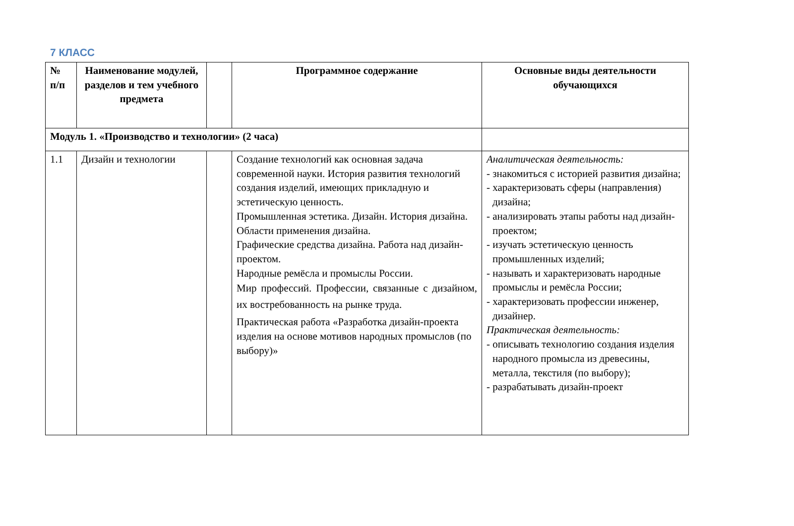7 КЛАСС
| № п/п | Наименование модулей, разделов и тем учебного предмета | | Программное содержание | Основные виды деятельности обучающихся |
| --- | --- | --- | --- | --- |
| Модуль 1. «Производство и технологии» (2 часа) | | | | |
| 1.1 | Дизайн и технологии | | Создание технологий как основная задача современной науки. История развития технологий создания изделий, имеющих прикладную и эстетическую ценность. Промышленная эстетика. Дизайн. История дизайна. Области применения дизайна. Графические средства дизайна. Работа над дизайн-проектом. Народные ремёсла и промыслы России. Мир профессий. Профессии, связанные с дизайном, их востребованность на рынке труда. Практическая работа «Разработка дизайн-проекта изделия на основе мотивов народных промыслов (по выбору)» | Аналитическая деятельность: - знакомиться с историей развития дизайна; - характеризовать сферы (направления) дизайна; - анализировать этапы работы над дизайн-проектом; - изучать эстетическую ценность промышленных изделий; - называть и характеризовать народные промыслы и ремёсла России; - характеризовать профессии инженер, дизайнер. Практическая деятельность: - описывать технологию создания изделия народного промысла из древесины, металла, текстиля (по выбору); - разрабатывать дизайн-проект |